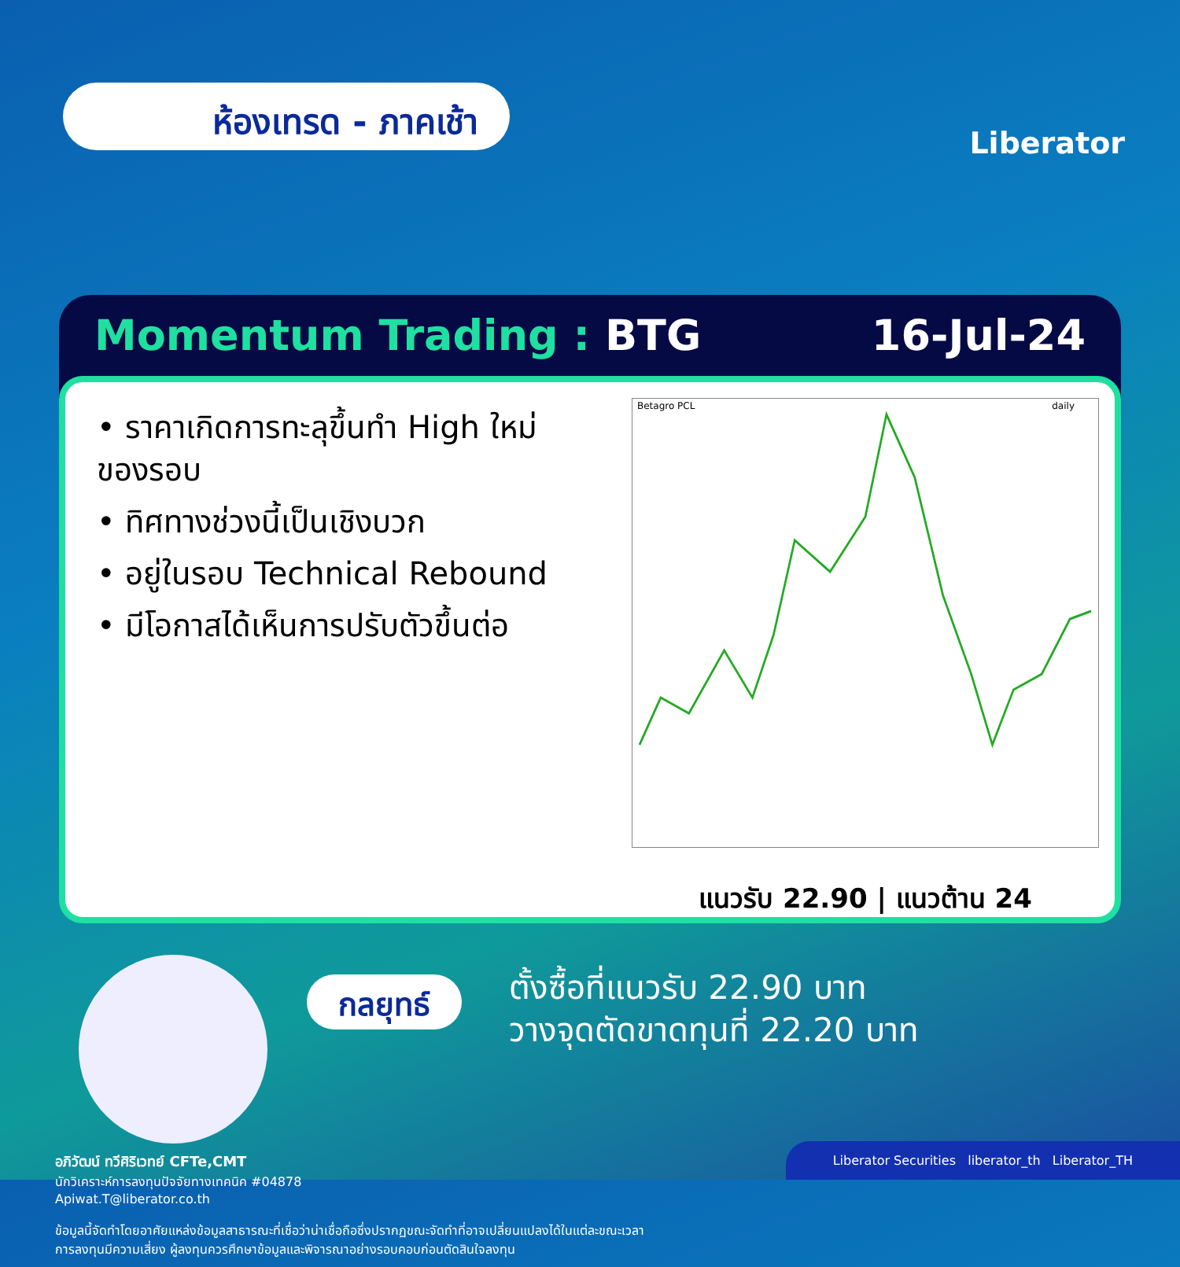ห้องเทรด - ภาคเช้า
Liberator
Momentum Trading : BTG 16-Jul-24
• ราคาเกิดการทะลุขึ้นทำ High ใหม่ของรอบ
• ทิศทางช่วงนี้เป็นเชิงบวก
• อยู่ในรอบ Technical Rebound
• มีโอกาสได้เห็นการปรับตัวขึ้นต่อ
Betagro PCL daily
แนวรับ 22.90 | แนวต้าน 24
กลยุทธ์
ตั้งซื้อที่แนวรับ 22.90 บาท
วางจุดตัดขาดทุนที่ 22.20 บาท
อภิวัฒน์ ทวีศิริเวทย์ CFTe,CMT
นักวิเคราะห์การลงทุนปัจจัยทางเทคนิค #04878
Apiwat.T@liberator.co.th
ข้อมูลนี้จัดทำโดยอาศัยแหล่งข้อมูลสาธารณะที่เชื่อว่าน่าเชื่อถือซึ่งปรากฏขณะจัดทำที่อาจเปลี่ยนแปลงได้ในแต่ละขณะเวลา
การลงทุนมีความเสี่ยง ผู้ลงทุนควรศึกษาข้อมูลและพิจารณาอย่างรอบคอบก่อนตัดสินใจลงทุน
Liberator Securities liberator_th Liberator_TH